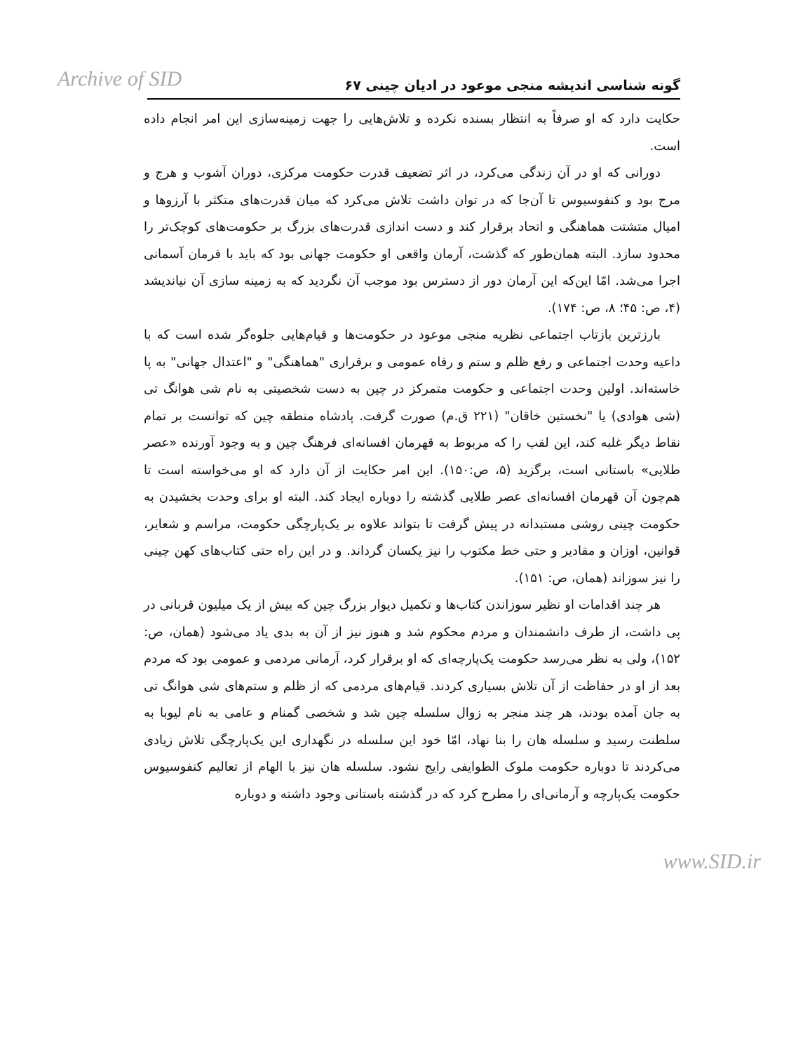Archive of SID گونه شناسی اندیشه منجی موعود در ادیان چینی ۶۷
حکایت دارد که او صرفاً به انتظار بسنده نکرده و تلاش‌هایی را جهت زمینه‌سازی این امر انجام داده است.
دورانی که او در آن زندگی می‌کرد، در اثر تضعیف قدرت حکومت مرکزی، دوران آشوب و هرج و مرج بود و کنفوسیوس تا آن‌جا که در توان داشت تلاش می‌کرد که میان قدرت‌های متکثر با آرزوها و امیال متشتت هماهنگی و اتحاد برقرار کند و دست اندازی قدرت‌های بزرگ بر حکومت‌های کوچک‌تر را محدود سازد. البته همان‌طور که گذشت، آرمان واقعی او حکومت جهانی بود که باید با فرمان آسمانی اجرا می‌شد. امّا این‌که این آرمان دور از دسترس بود موجب آن نگردید که به زمینه سازی آن نیاندیشد (۴، ص: ۴۵؛ ۸، ص: ۱۷۴).
بارزترین بازتاب اجتماعی نظریه منجی موعود در حکومت‌ها و قیام‌هایی جلوه‌گر شده است که با داعیه وحدت اجتماعی و رفع ظلم و ستم و رفاه عمومی و برقراری "هماهنگی" و "اعتدال جهانی" به پا خاسته‌اند. اولین وحدت اجتماعی و حکومت متمرکز در چین به دست شخصیتی به نام شی هوانگ تی (شی هوادی) یا "نخستین خاقان" (۲۲۱ ق.م) صورت گرفت. پادشاه منطقه چین که توانست بر تمام نقاط دیگر غلبه کند، این لقب را که مربوط به قهرمان افسانه‌ای فرهنگ چین و به وجود آورنده «عصر طلایی» باستانی است، برگزید (۵، ص:۱۵۰). این امر حکایت از آن دارد که او می‌خواسته است تا هم‌چون آن قهرمان افسانه‌ای عصر طلایی گذشته را دوباره ایجاد کند. البته او برای وحدت بخشیدن به حکومت چینی روشی مستبدانه در پیش گرفت تا بتواند علاوه بر یک‌پارچگی حکومت، مراسم و شعایر، قوانین، اوزان و مقادیر و حتی خط مکتوب را نیز یکسان گرداند. و در این راه حتی کتاب‌های کهن چینی را نیز سوزاند (همان، ص: ۱۵۱).
هر چند اقدامات او نظیر سوزاندن کتاب‌ها و تکمیل دیوار بزرگ چین که بیش از یک میلیون قربانی در پی داشت، از طرف دانشمندان و مردم محکوم شد و هنوز نیز از آن به بدی یاد می‌شود (همان، ص: ۱۵۲)، ولی به نظر می‌رسد حکومت یک‌پارچه‌ای که او برقرار کرد، آرمانی مردمی و عمومی بود که مردم بعد از او در حفاظت از آن تلاش بسیاری کردند. قیام‌های مردمی که از ظلم و ستم‌های شی هوانگ تی به جان آمده بودند، هر چند منجر به زوال سلسله چین شد و شخصی گمنام و عامی به نام لیوبا به سلطنت رسید و سلسله هان را بنا نهاد، امّا خود این سلسله در نگهداری این یک‌پارچگی تلاش زیادی می‌کردند تا دوباره حکومت ملوک الطوایفی رایج نشود. سلسله هان نیز با الهام از تعالیم کنفوسیوس حکومت یک‌پارچه و آرمانی‌ای را مطرح کرد که در گذشته باستانی وجود داشته و دوباره
www.SID.ir